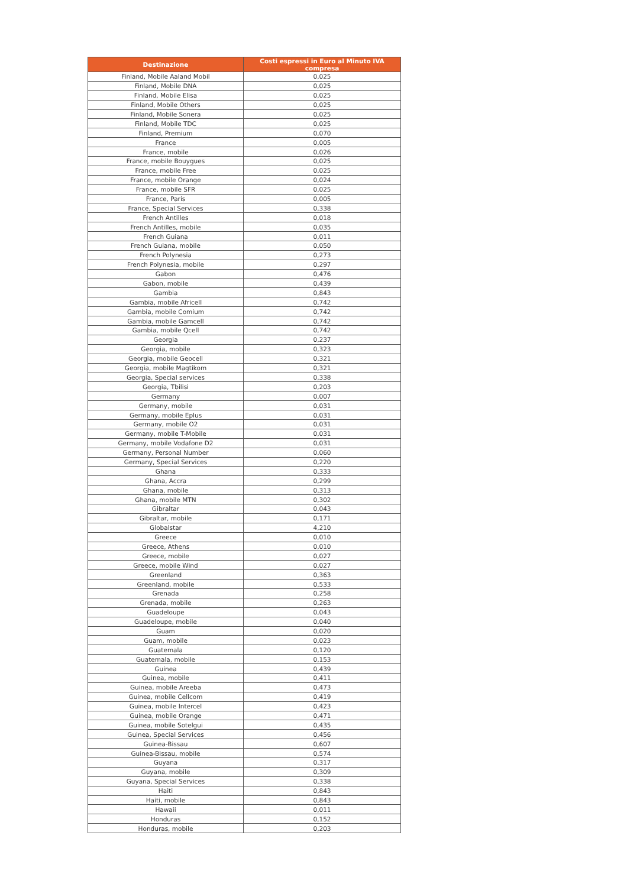| Destinazione | Costi espressi in Euro al Minuto IVA compresa |
| --- | --- |
| Finland, Mobile Aaland Mobil | 0,025 |
| Finland, Mobile DNA | 0,025 |
| Finland, Mobile Elisa | 0,025 |
| Finland, Mobile Others | 0,025 |
| Finland, Mobile Sonera | 0,025 |
| Finland, Mobile TDC | 0,025 |
| Finland, Premium | 0,070 |
| France | 0,005 |
| France, mobile | 0,026 |
| France, mobile Bouygues | 0,025 |
| France, mobile Free | 0,025 |
| France, mobile Orange | 0,024 |
| France, mobile SFR | 0,025 |
| France, Paris | 0,005 |
| France, Special Services | 0,338 |
| French Antilles | 0,018 |
| French Antilles, mobile | 0,035 |
| French Guiana | 0,011 |
| French Guiana, mobile | 0,050 |
| French Polynesia | 0,273 |
| French Polynesia, mobile | 0,297 |
| Gabon | 0,476 |
| Gabon, mobile | 0,439 |
| Gambia | 0,843 |
| Gambia, mobile Africell | 0,742 |
| Gambia, mobile Comium | 0,742 |
| Gambia, mobile Gamcell | 0,742 |
| Gambia, mobile Qcell | 0,742 |
| Georgia | 0,237 |
| Georgia, mobile | 0,323 |
| Georgia, mobile Geocell | 0,321 |
| Georgia, mobile Magtikom | 0,321 |
| Georgia, Special services | 0,338 |
| Georgia, Tbilisi | 0,203 |
| Germany | 0,007 |
| Germany, mobile | 0,031 |
| Germany, mobile Eplus | 0,031 |
| Germany, mobile O2 | 0,031 |
| Germany, mobile T-Mobile | 0,031 |
| Germany, mobile Vodafone D2 | 0,031 |
| Germany, Personal Number | 0,060 |
| Germany, Special Services | 0,220 |
| Ghana | 0,333 |
| Ghana, Accra | 0,299 |
| Ghana, mobile | 0,313 |
| Ghana, mobile MTN | 0,302 |
| Gibraltar | 0,043 |
| Gibraltar, mobile | 0,171 |
| Globalstar | 4,210 |
| Greece | 0,010 |
| Greece, Athens | 0,010 |
| Greece, mobile | 0,027 |
| Greece, mobile Wind | 0,027 |
| Greenland | 0,363 |
| Greenland, mobile | 0,533 |
| Grenada | 0,258 |
| Grenada, mobile | 0,263 |
| Guadeloupe | 0,043 |
| Guadeloupe, mobile | 0,040 |
| Guam | 0,020 |
| Guam, mobile | 0,023 |
| Guatemala | 0,120 |
| Guatemala, mobile | 0,153 |
| Guinea | 0,439 |
| Guinea, mobile | 0,411 |
| Guinea, mobile Areeba | 0,473 |
| Guinea, mobile Cellcom | 0,419 |
| Guinea, mobile Intercel | 0,423 |
| Guinea, mobile Orange | 0,471 |
| Guinea, mobile Sotelgui | 0,435 |
| Guinea, Special Services | 0,456 |
| Guinea-Bissau | 0,607 |
| Guinea-Bissau, mobile | 0,574 |
| Guyana | 0,317 |
| Guyana, mobile | 0,309 |
| Guyana, Special Services | 0,338 |
| Haiti | 0,843 |
| Haiti, mobile | 0,843 |
| Hawaii | 0,011 |
| Honduras | 0,152 |
| Honduras, mobile | 0,203 |